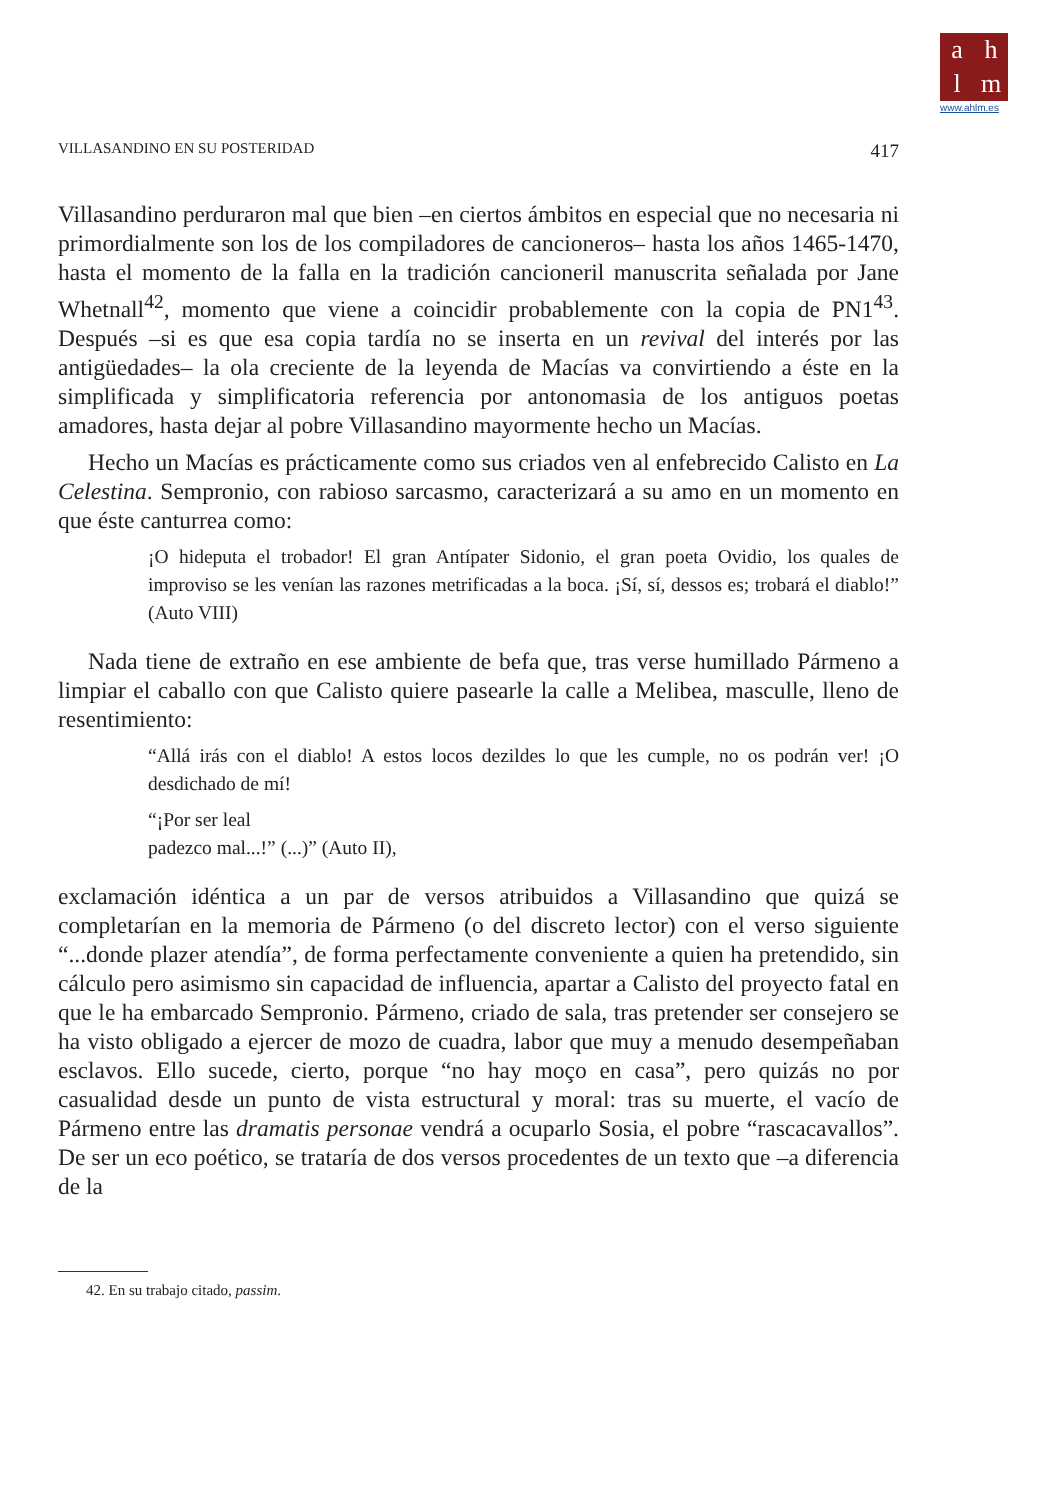ahlm
www.ahlm.es
VILLASANDINO EN SU POSTERIDAD 417
Villasandino perduraron mal que bien –en ciertos ámbitos en especial que no necesaria ni primordialmente son los de los compiladores de cancioneros– hasta los años 1465-1470, hasta el momento de la falla en la tradición cancioneril manuscrita señalada por Jane Whetnall<sup>42</sup>, momento que viene a coincidir probablemente con la copia de PN1<sup>43</sup>. Después –si es que esa copia tardía no se inserta en un revival del interés por las antigüedades– la ola creciente de la leyenda de Macías va convirtiendo a éste en la simplificada y simplificatoria referencia por antonomasia de los antiguos poetas amadores, hasta dejar al pobre Villasandino mayormente hecho un Macías.
Hecho un Macías es prácticamente como sus criados ven al enfebrecido Calisto en La Celestina. Sempronio, con rabioso sarcasmo, caracterizará a su amo en un momento en que éste canturrea como:
¡O hideputa el trobador! El gran Antípater Sidonio, el gran poeta Ovidio, los quales de improviso se les venían las razones metrificadas a la boca. ¡Sí, sí, dessos es; trobará el diablo!” (Auto VIII)
Nada tiene de extraño en ese ambiente de befa que, tras verse humillado Pármeno a limpiar el caballo con que Calisto quiere pasearle la calle a Melibea, masculle, lleno de resentimiento:
“Allá irás con el diablo! A estos locos dezildes lo que les cumple, no os podrán ver! ¡O desdichado de mí!
“¡Por ser leal
padezco mal...!” (...)” (Auto II),
exclamación idéntica a un par de versos atribuidos a Villasandino que quizá se completarían en la memoria de Pármeno (o del discreto lector) con el verso siguiente “...donde plazer atendía”, de forma perfectamente conveniente a quien ha pretendido, sin cálculo pero asimismo sin capacidad de influencia, apartar a Calisto del proyecto fatal en que le ha embarcado Sempronio. Pármeno, criado de sala, tras pretender ser consejero se ha visto obligado a ejercer de mozo de cuadra, labor que muy a menudo desempeñaban esclavos. Ello sucede, cierto, porque “no hay moço en casa”, pero quizás no por casualidad desde un punto de vista estructural y moral: tras su muerte, el vacío de Pármeno entre las dramatis personae vendrá a ocuparlo Sosia, el pobre “rascacavallos”. De ser un eco poético, se trataría de dos versos procedentes de un texto que –a diferencia de la
42. En su trabajo citado, passim.